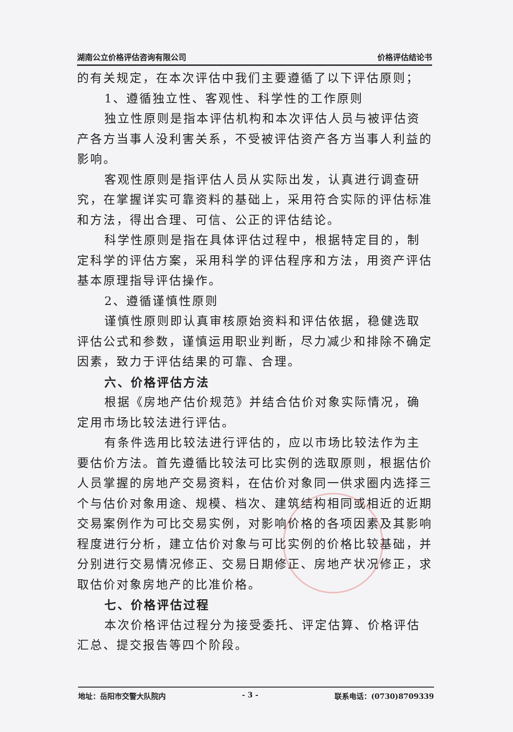湖南公立价格评估咨询有限公司 价格评估结论书
的有关规定，在本次评估中我们主要遵循了以下评估原则；
1、遵循独立性、客观性、科学性的工作原则
独立性原则是指本评估机构和本次评估人员与被评估资产各方当事人没利害关系，不受被评估资产各方当事人利益的影响。
客观性原则是指评估人员从实际出发，认真进行调查研究，在掌握详实可靠资料的基础上，采用符合实际的评估标准和方法，得出合理、可信、公正的评估结论。
科学性原则是指在具体评估过程中，根据特定目的，制定科学的评估方案，采用科学的评估程序和方法，用资产评估基本原理指导评估操作。
2、遵循谨慎性原则
谨慎性原则即认真审核原始资料和评估依据，稳健选取评估公式和参数，谨慎运用职业判断，尽力减少和排除不确定因素，致力于评估结果的可靠、合理。
六、价格评估方法
根据《房地产估价规范》并结合估价对象实际情况，确定用市场比较法进行评估。
有条件选用比较法进行评估的，应以市场比较法作为主要估价方法。首先遵循比较法可比实例的选取原则，根据估价人员掌握的房地产交易资料，在估价对象同一供求圈内选择三个与估价对象用途、规模、档次、建筑结构相同或相近的近期交易案例作为可比交易实例，对影响价格的各项因素及其影响程度进行分析，建立估价对象与可比实例的价格比较基础，并分别进行交易情况修正、交易日期修正、房地产状况修正，求取估价对象房地产的比准价格。
七、价格评估过程
本次价格评估过程分为接受委托、评定估算、价格评估汇总、提交报告等四个阶段。
地址：岳阳市交警大队院内 - 3 - 联系电话：(0730)8709339